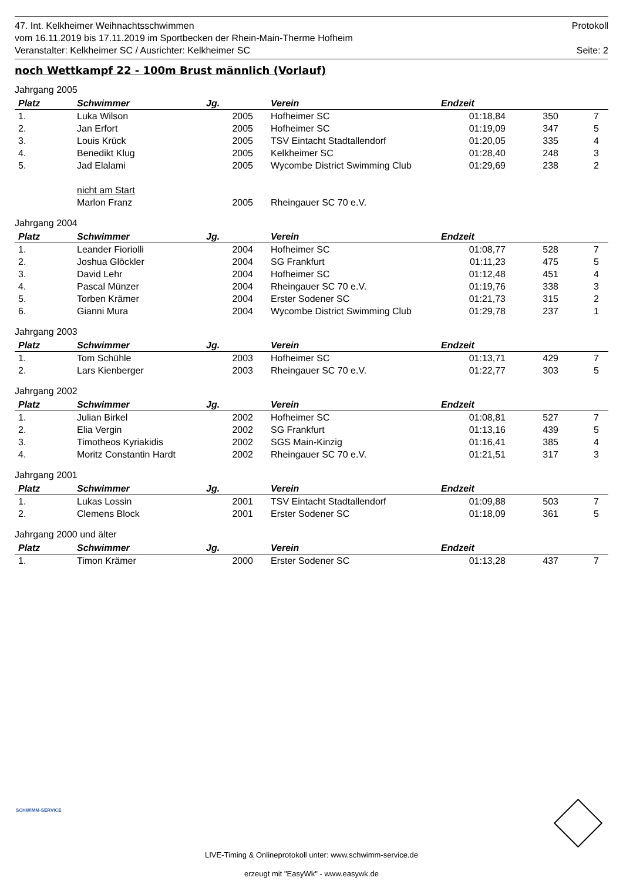47. Int. Kelkheimer Weihnachtsschwimmen Protokoll
vom 16.11.2019 bis 17.11.2019 im Sportbecken der Rhein-Main-Therme Hofheim
Veranstalter: Kelkheimer SC / Ausrichter: Kelkheimer SC Seite: 2
noch Wettkampf 22 - 100m Brust männlich (Vorlauf)
Jahrgang 2005
| Platz | Schwimmer | Jg. | Verein | Endzeit | | |
| --- | --- | --- | --- | --- | --- | --- |
| 1. | Luka Wilson | 2005 | Hofheimer SC | 01:18,84 | 350 | 7 |
| 2. | Jan Erfort | 2005 | Hofheimer SC | 01:19,09 | 347 | 5 |
| 3. | Louis Krück | 2005 | TSV Eintacht Stadtallendorf | 01:20,05 | 335 | 4 |
| 4. | Benedikt Klug | 2005 | Kelkheimer SC | 01:28,40 | 248 | 3 |
| 5. | Jad Elalami | 2005 | Wycombe District Swimming Club | 01:29,69 | 238 | 2 |
| | nicht am Start | | | | | |
| | Marlon Franz | 2005 | Rheingauer SC 70 e.V. | | | |
Jahrgang 2004
| Platz | Schwimmer | Jg. | Verein | Endzeit | | |
| --- | --- | --- | --- | --- | --- | --- |
| 1. | Leander Fioriolli | 2004 | Hofheimer SC | 01:08,77 | 528 | 7 |
| 2. | Joshua Glöckler | 2004 | SG Frankfurt | 01:11,23 | 475 | 5 |
| 3. | David Lehr | 2004 | Hofheimer SC | 01:12,48 | 451 | 4 |
| 4. | Pascal Münzer | 2004 | Rheingauer SC 70 e.V. | 01:19,76 | 338 | 3 |
| 5. | Torben Krämer | 2004 | Erster Sodener SC | 01:21,73 | 315 | 2 |
| 6. | Gianni Mura | 2004 | Wycombe District Swimming Club | 01:29,78 | 237 | 1 |
Jahrgang 2003
| Platz | Schwimmer | Jg. | Verein | Endzeit | | |
| --- | --- | --- | --- | --- | --- | --- |
| 1. | Tom Schühle | 2003 | Hofheimer SC | 01:13,71 | 429 | 7 |
| 2. | Lars Kienberger | 2003 | Rheingauer SC 70 e.V. | 01:22,77 | 303 | 5 |
Jahrgang 2002
| Platz | Schwimmer | Jg. | Verein | Endzeit | | |
| --- | --- | --- | --- | --- | --- | --- |
| 1. | Julian Birkel | 2002 | Hofheimer SC | 01:08,81 | 527 | 7 |
| 2. | Elia Vergin | 2002 | SG Frankfurt | 01:13,16 | 439 | 5 |
| 3. | Timotheos Kyriakidis | 2002 | SGS Main-Kinzig | 01:16,41 | 385 | 4 |
| 4. | Moritz Constantin Hardt | 2002 | Rheingauer SC 70 e.V. | 01:21,51 | 317 | 3 |
Jahrgang 2001
| Platz | Schwimmer | Jg. | Verein | Endzeit | | |
| --- | --- | --- | --- | --- | --- | --- |
| 1. | Lukas Lossin | 2001 | TSV Eintacht Stadtallendorf | 01:09,88 | 503 | 7 |
| 2. | Clemens Block | 2001 | Erster Sodener SC | 01:18,09 | 361 | 5 |
Jahrgang 2000 und älter
| Platz | Schwimmer | Jg. | Verein | Endzeit | | |
| --- | --- | --- | --- | --- | --- | --- |
| 1. | Timon Krämer | 2000 | Erster Sodener SC | 01:13,28 | 437 | 7 |
SCHWIMM-SERVICE
LIVE-Timing & Onlineprotokoll unter: www.schwimm-service.de
erzeugt mit "EasyWk" - www.easywk.de